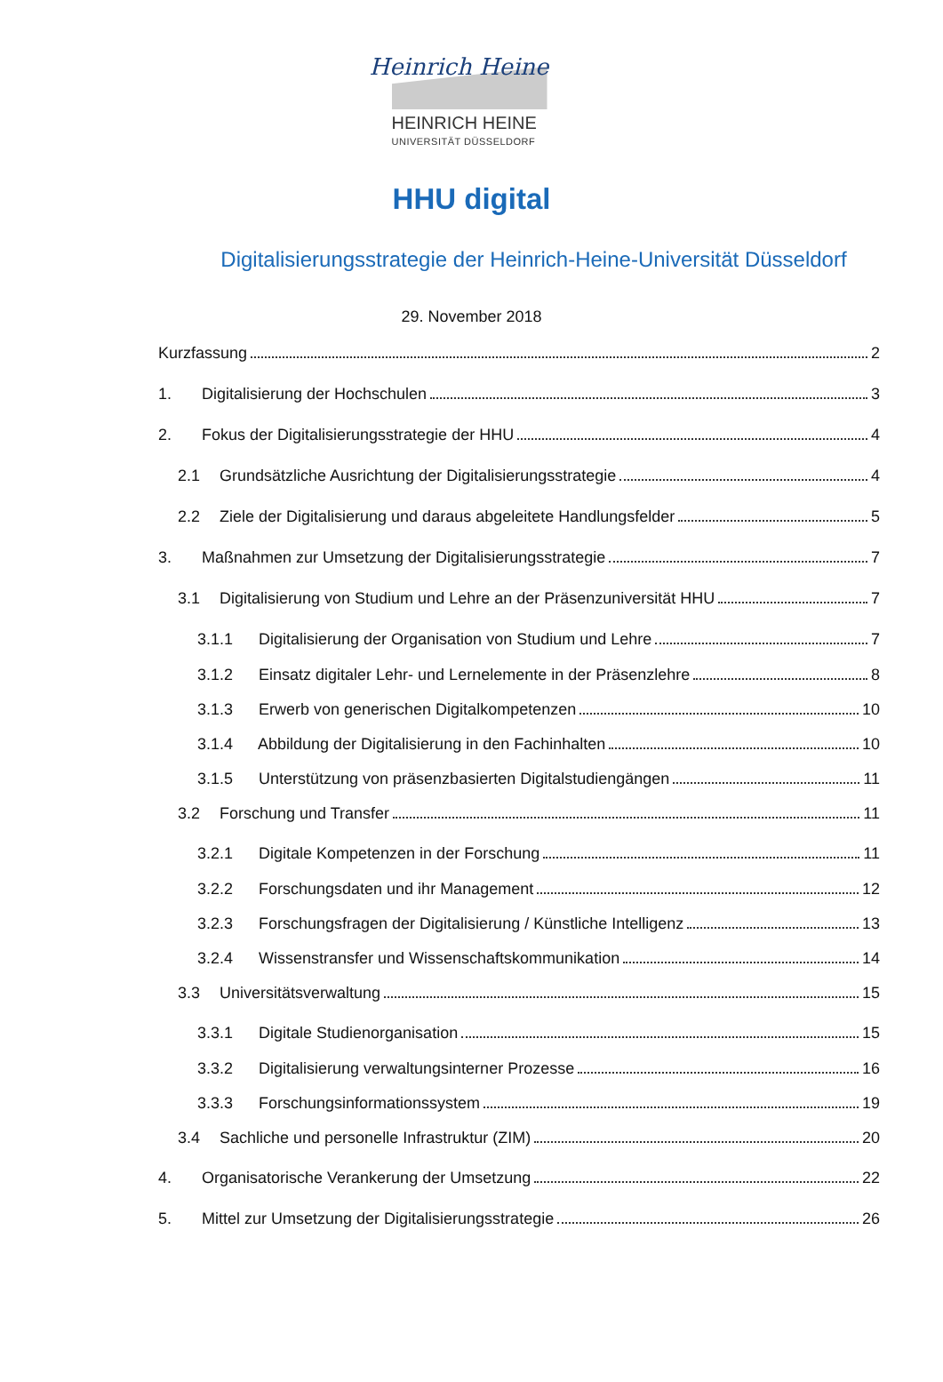Heinrich Heine
HEINRICH HEINE
UNIVERSITÄT DÜSSELDORF
HHU digital
Digitalisierungsstrategie der Heinrich-Heine-Universität Düsseldorf
29. November 2018
Kurzfassung 2
1. Digitalisierung der Hochschulen 3
2. Fokus der Digitalisierungsstrategie der HHU 4
2.1 Grundsätzliche Ausrichtung der Digitalisierungsstrategie 4
2.2 Ziele der Digitalisierung und daraus abgeleitete Handlungsfelder 5
3. Maßnahmen zur Umsetzung der Digitalisierungsstrategie 7
3.1 Digitalisierung von Studium und Lehre an der Präsenzuniversität HHU 7
3.1.1 Digitalisierung der Organisation von Studium und Lehre 7
3.1.2 Einsatz digitaler Lehr- und Lernelemente in der Präsenzlehre 8
3.1.3 Erwerb von generischen Digitalkompetenzen 10
3.1.4 Abbildung der Digitalisierung in den Fachinhalten 10
3.1.5 Unterstützung von präsenzbasierten Digitalstudiengängen 11
3.2 Forschung und Transfer 11
3.2.1 Digitale Kompetenzen in der Forschung 11
3.2.2 Forschungsdaten und ihr Management 12
3.2.3 Forschungsfragen der Digitalisierung / Künstliche Intelligenz 13
3.2.4 Wissenstransfer und Wissenschaftskommunikation 14
3.3 Universitätsverwaltung 15
3.3.1 Digitale Studienorganisation 15
3.3.2 Digitalisierung verwaltungsinterner Prozesse 16
3.3.3 Forschungsinformationssystem 19
3.4 Sachliche und personelle Infrastruktur (ZIM) 20
4. Organisatorische Verankerung der Umsetzung 22
5. Mittel zur Umsetzung der Digitalisierungsstrategie 26